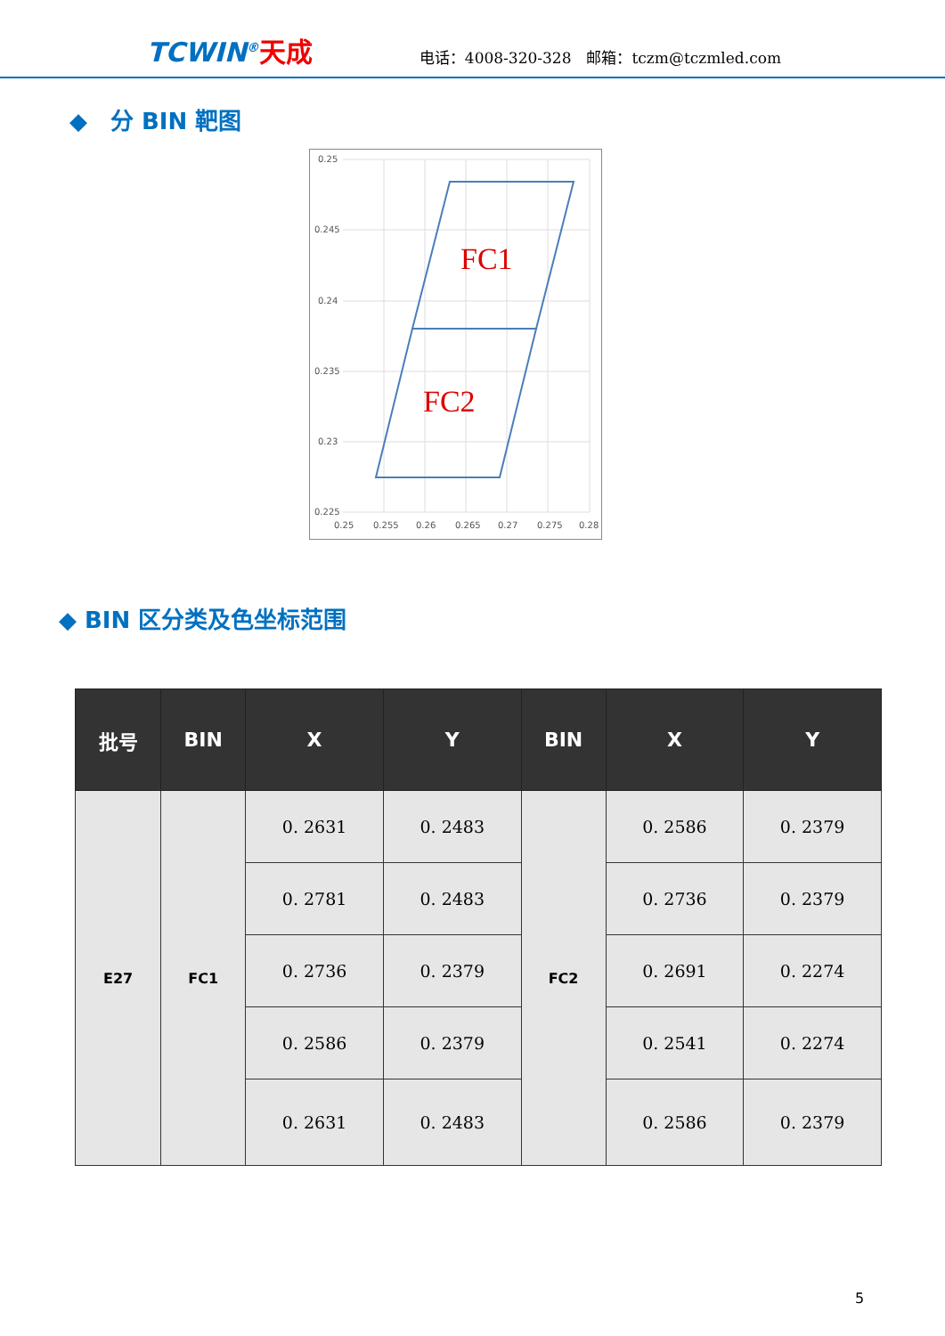TCWIN<sup>®</sup>天成
电话：4008-320-328　邮箱：tczm@tczmled.com
◆　分 BIN 靶图
0.25
0.245
0.24
0.235
0.23
0.225
0.25
0.255
0.26
0.265
0.27
0.275
0.28
FC1
FC2
◆ BIN 区分类及色坐标范围
| 批号 | BIN | X | Y | BIN | X | Y |
| --- | --- | --- | --- | --- | --- | --- |
| E27 | FC1 | 0. 2631 | 0. 2483 | FC2 | 0. 2586 | 0. 2379 |
| | | 0. 2781 | 0. 2483 | | 0. 2736 | 0. 2379 |
| | | 0. 2736 | 0. 2379 | | 0. 2691 | 0. 2274 |
| | | 0. 2586 | 0. 2379 | | 0. 2541 | 0. 2274 |
| | | 0. 2631 | 0. 2483 | | 0. 2586 | 0. 2379 |
5